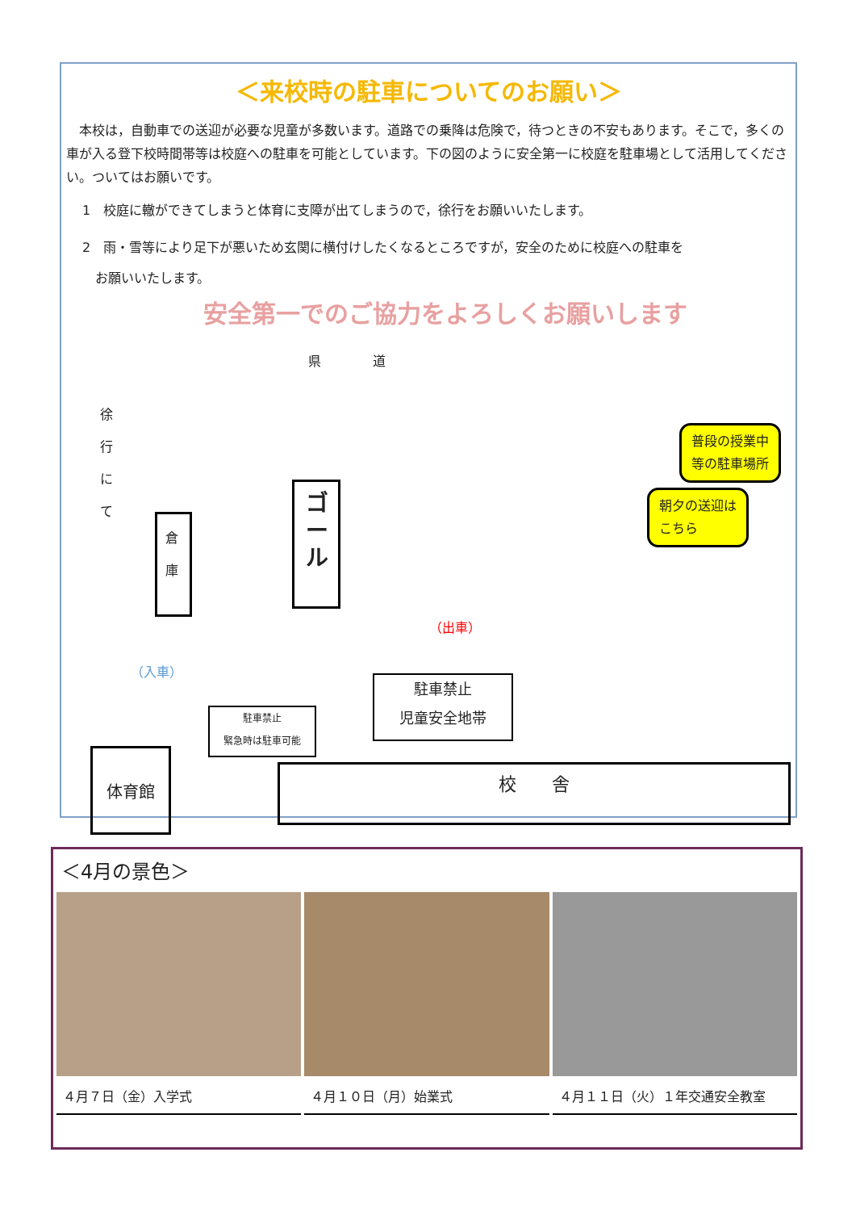＜来校時の駐車についてのお願い＞
　本校は，自動車での送迎が必要な児童が多数います。道路での乗降は危険で，待つときの不安もあります。そこで，多くの車が入る登下校時間帯等は校庭への駐車を可能としています。下の図のように安全第一に校庭を駐車場として活用してください。ついてはお願いです。
1　校庭に轍ができてしまうと体育に支障が出てしまうので，徐行をお願いいたします。
2　雨・雪等により足下が悪いため玄関に横付けしたくなるところですが，安全のために校庭への駐車を
　お願いいたします。
安全第一でのご協力をよろしくお願いします
県　　　　道
徐行にて
倉庫
ゴール
普段の授業中
等の駐車場所
朝夕の送迎は
こちら
（出車）
（入車）
駐車禁止
児童安全地帯
駐車禁止
緊急時は駐車可能
体育館
校　　舎
＜4月の景色＞
４月７日（金）入学式 ４月１０日（月）始業式 ４月１１日（火）１年交通安全教室